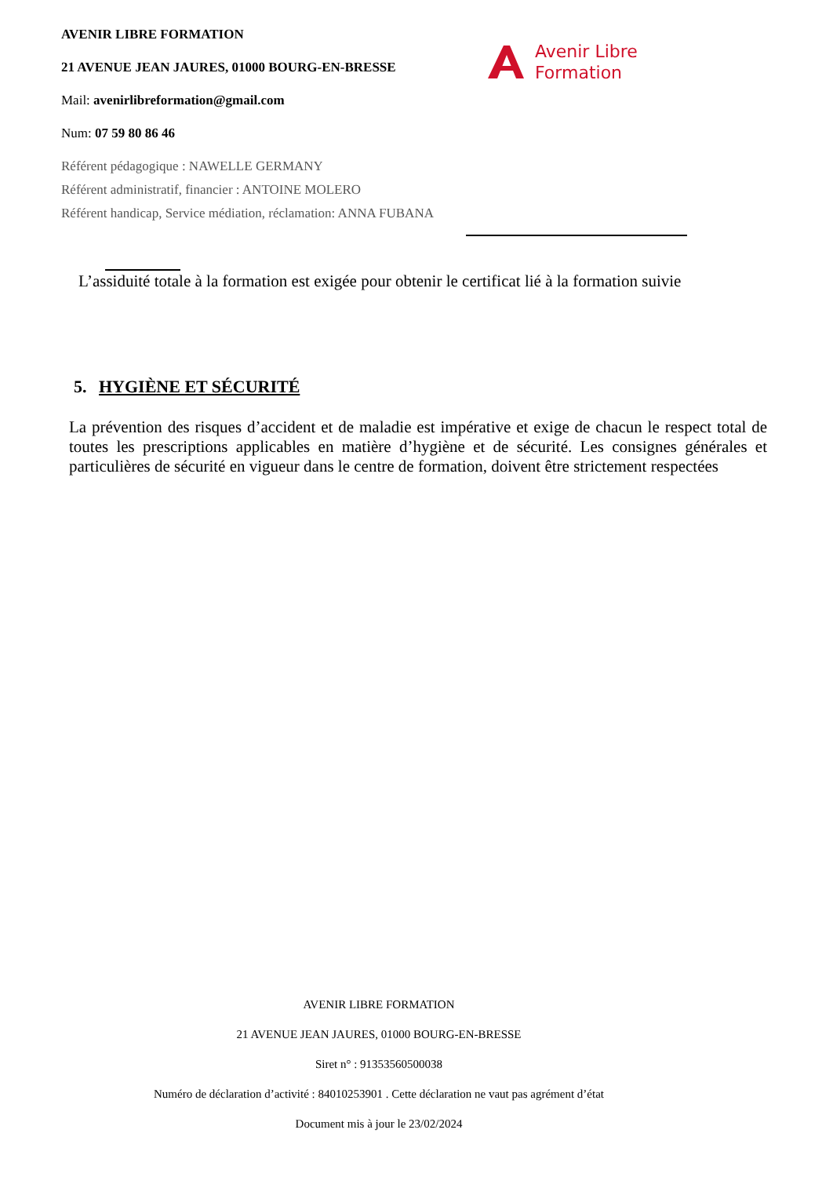AVENIR LIBRE FORMATION
21 AVENUE JEAN JAURES, 01000 BOURG-EN-BRESSE
Mail: avenirlibreformation@gmail.com
Num: 07 59 80 86 46
Référent pédagogique : NAWELLE GERMANY
Référent administratif, financier : ANTOINE MOLERO
Référent handicap, Service médiation, réclamation: ANNA FUBANA
Avenir Libre
Formation
L’assiduité totale à la formation est exigée pour obtenir le certificat lié à la formation suivie
5. HYGIÈNE ET SÉCURITÉ
La prévention des risques d’accident et de maladie est impérative et exige de chacun le respect total de toutes les prescriptions applicables en matière d’hygiène et de sécurité. Les consignes générales et particulières de sécurité en vigueur dans le centre de formation, doivent être strictement respectées
AVENIR LIBRE FORMATION
21 AVENUE JEAN JAURES, 01000 BOURG-EN-BRESSE
Siret n° : 91353560500038
Numéro de déclaration d’activité : 84010253901 . Cette déclaration ne vaut pas agrément d’état
Document mis à jour le 23/02/2024